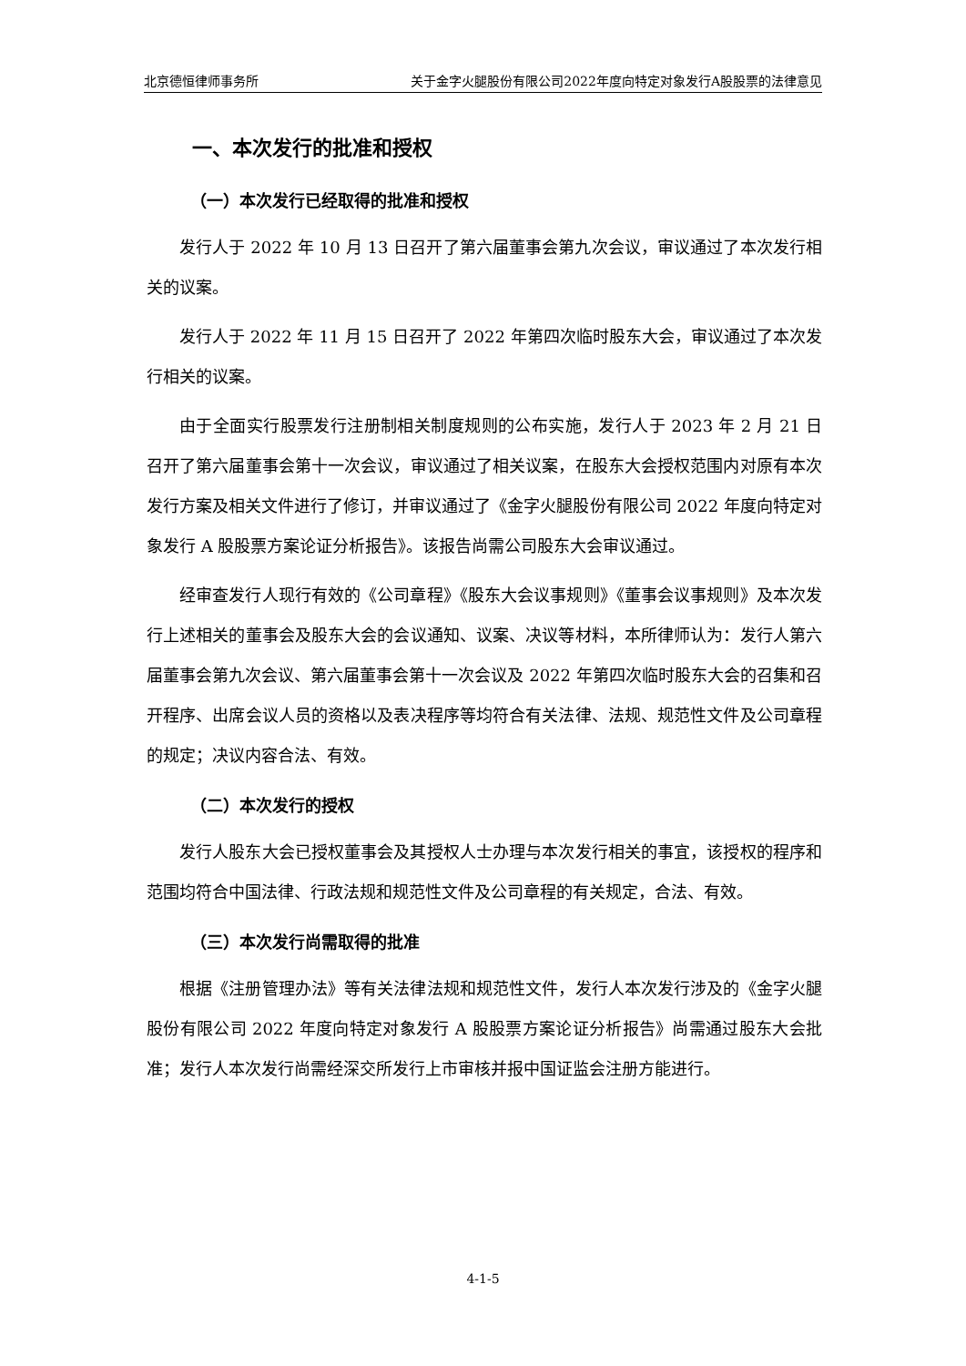北京德恒律师事务所 关于金字火腿股份有限公司2022年度向特定对象发行A股股票的法律意见
一、本次发行的批准和授权
（一）本次发行已经取得的批准和授权
发行人于 2022 年 10 月 13 日召开了第六届董事会第九次会议，审议通过了本次发行相关的议案。
发行人于 2022 年 11 月 15 日召开了 2022 年第四次临时股东大会，审议通过了本次发行相关的议案。
由于全面实行股票发行注册制相关制度规则的公布实施，发行人于 2023 年 2 月 21 日召开了第六届董事会第十一次会议，审议通过了相关议案，在股东大会授权范围内对原有本次发行方案及相关文件进行了修订，并审议通过了《金字火腿股份有限公司 2022 年度向特定对象发行 A 股股票方案论证分析报告》。该报告尚需公司股东大会审议通过。
经审查发行人现行有效的《公司章程》《股东大会议事规则》《董事会议事规则》及本次发行上述相关的董事会及股东大会的会议通知、议案、决议等材料，本所律师认为：发行人第六届董事会第九次会议、第六届董事会第十一次会议及 2022 年第四次临时股东大会的召集和召开程序、出席会议人员的资格以及表决程序等均符合有关法律、法规、规范性文件及公司章程的规定；决议内容合法、有效。
（二）本次发行的授权
发行人股东大会已授权董事会及其授权人士办理与本次发行相关的事宜，该授权的程序和范围均符合中国法律、行政法规和规范性文件及公司章程的有关规定，合法、有效。
（三）本次发行尚需取得的批准
根据《注册管理办法》等有关法律法规和规范性文件，发行人本次发行涉及的《金字火腿股份有限公司 2022 年度向特定对象发行 A 股股票方案论证分析报告》尚需通过股东大会批准；发行人本次发行尚需经深交所发行上市审核并报中国证监会注册方能进行。
4-1-5